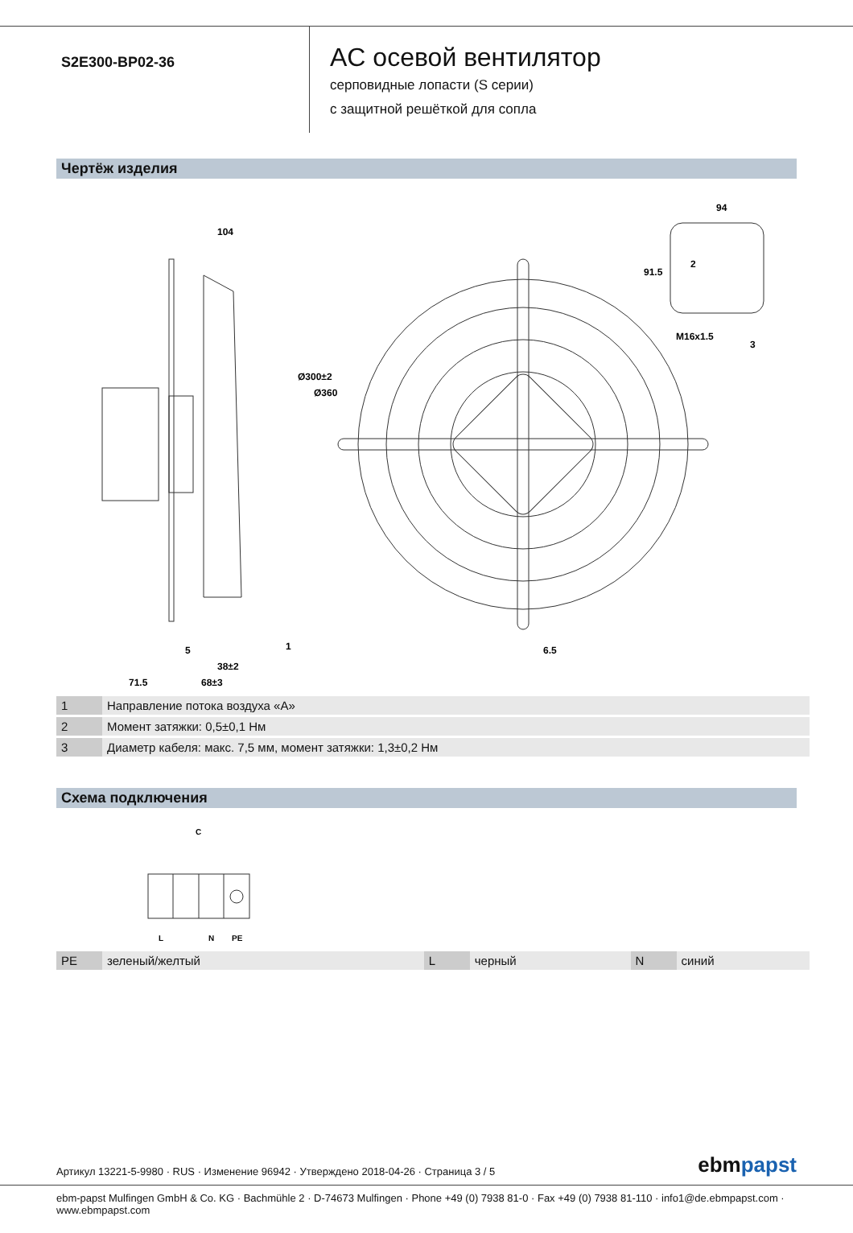S2E300-BP02-36
AC осевой вентилятор
серповидные лопасти (S серии)
с защитной решёткой для сопла
Чертёж изделия
104
94
91.5
M16x1.5
Ø300±2
Ø360
5
38±2
71.5
68±3
6.5
1
2
3
| 1 | Направление потока воздуха «A» |
| 2 | Момент затяжки: 0,5±0,1 Нм |
| 3 | Диаметр кабеля: макс. 7,5 мм, момент затяжки: 1,3±0,2 Нм |
Схема подключения
C
L
N
PE
| PE | зеленый/желтый | L | черный | N | синий |
Артикул 13221-5-9980 · RUS · Изменение 96942 · Утверждено 2018-04-26 · Страница 3 / 5
ebmpapst
ebm-papst Mulfingen GmbH & Co. KG · Bachmühle 2 · D-74673 Mulfingen · Phone +49 (0) 7938 81-0 · Fax +49 (0) 7938 81-110 · info1@de.ebmpapst.com · www.ebmpapst.com